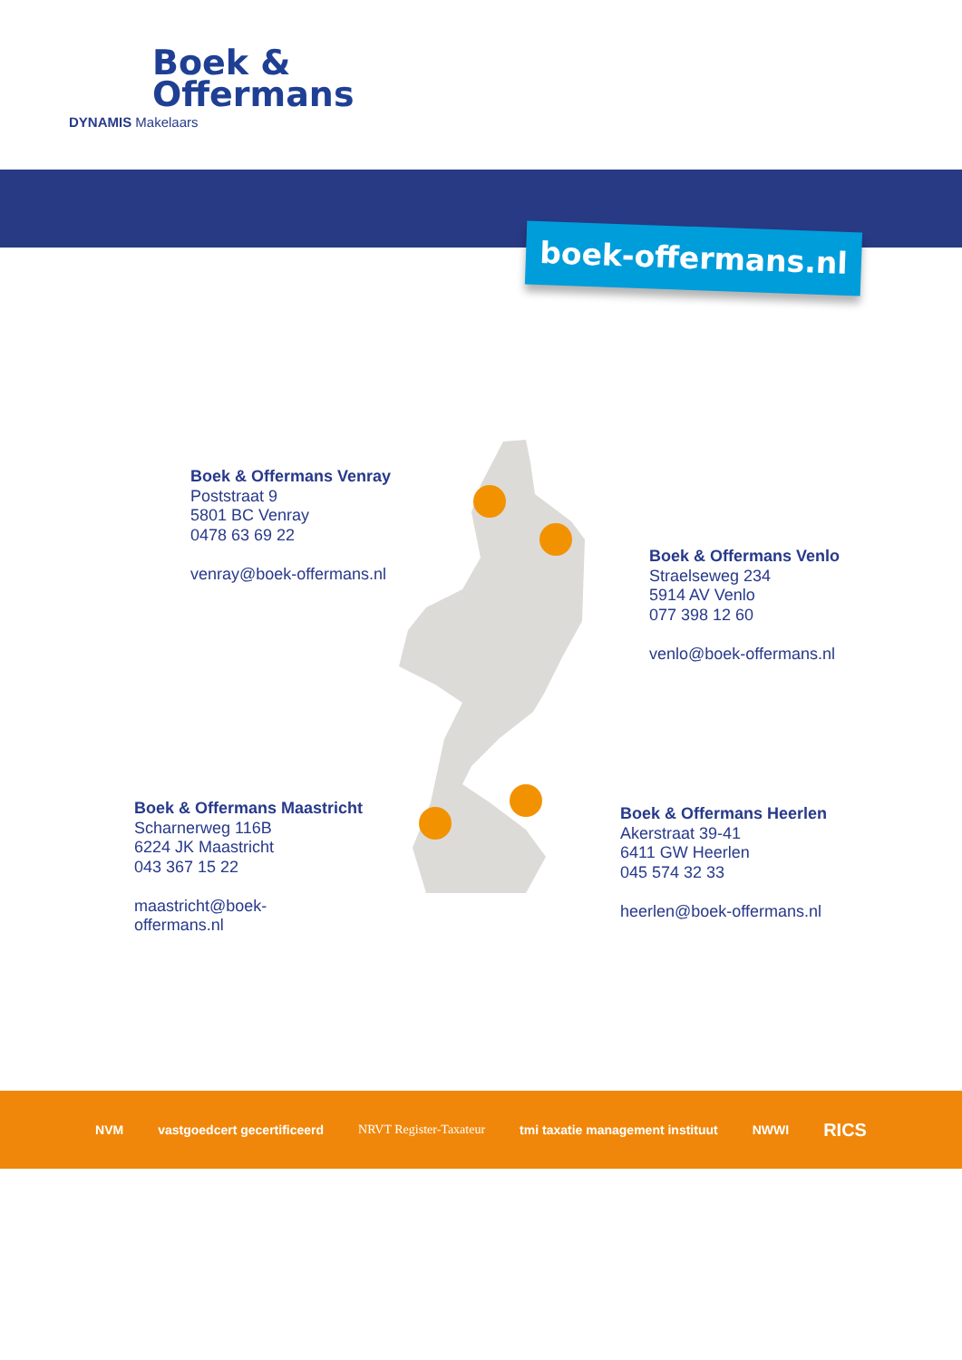Boek &
Offermans
DYNAMIS Makelaars
boek-offermans.nl
Boek & Offermans Venray
Poststraat 9
5801 BC Venray
0478 63 69 22
venray@boek-offermans.nl
Boek & Offermans Venlo
Straelseweg 234
5914 AV Venlo
077 398 12 60
venlo@boek-offermans.nl
Boek & Offermans Maastricht
Scharnerweg 116B
6224 JK Maastricht
043 367 15 22
maastricht@boek-
offermans.nl
Boek & Offermans Heerlen
Akerstraat 39-41
6411 GW Heerlen
045 574 32 33
heerlen@boek-offermans.nl
NVM vastgoedcert gecertificeerd NRVT Register-Taxateur tmi taxatie management instituut NWWI RICS